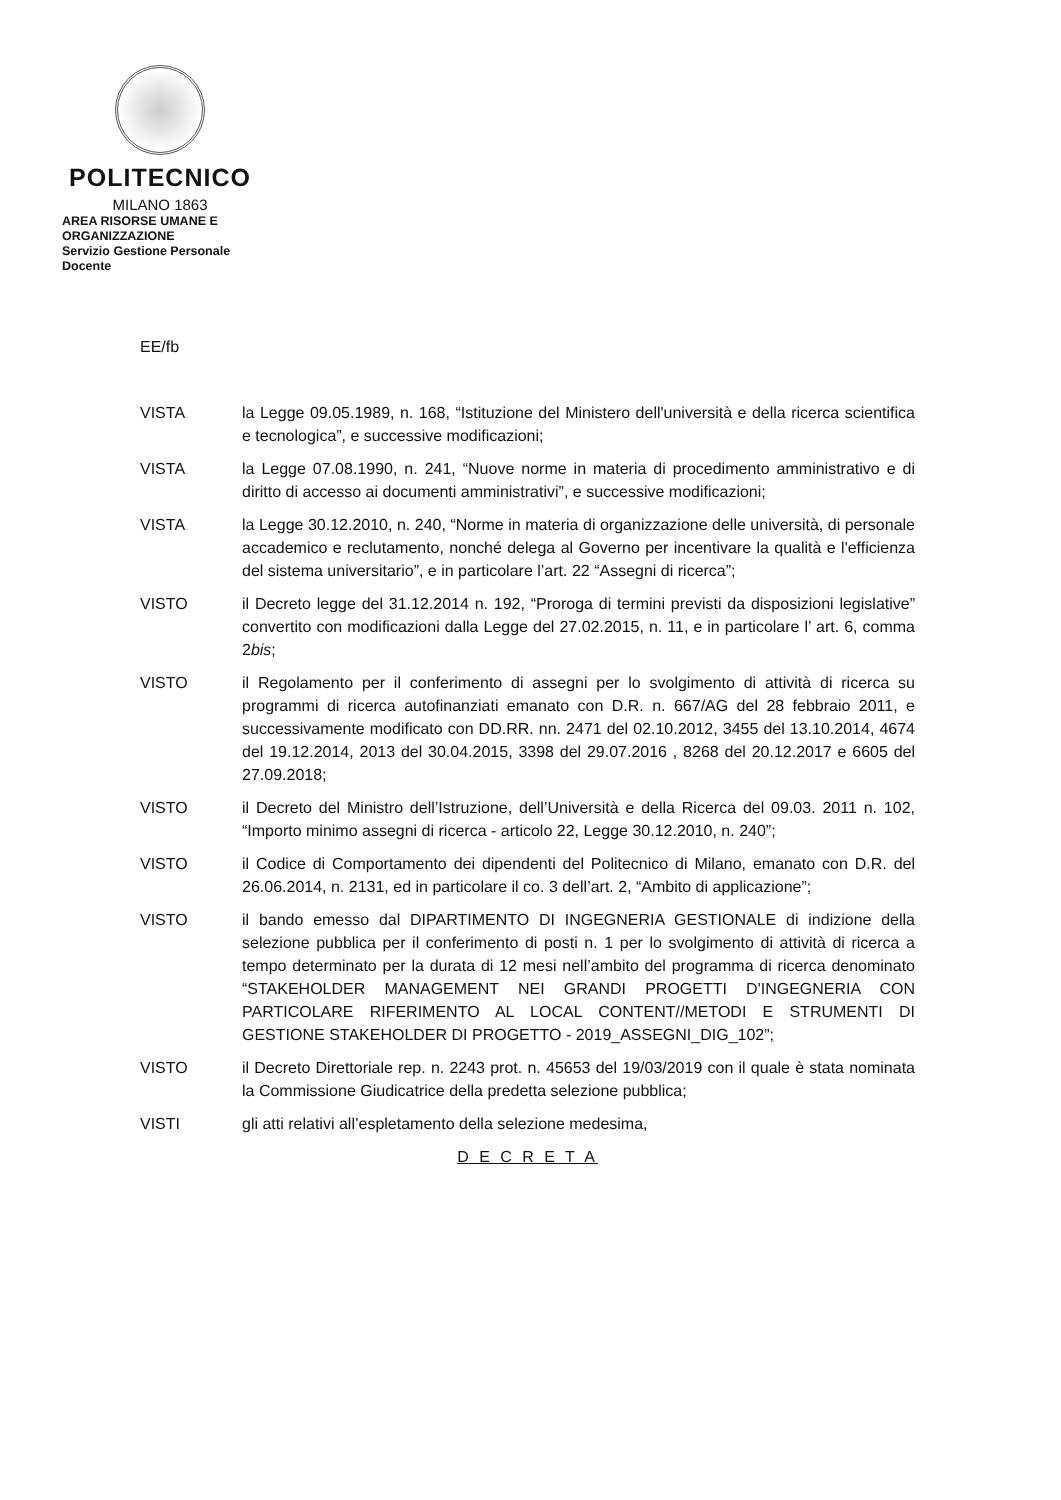POLITECNICO
MILANO 1863
AREA RISORSE UMANE E ORGANIZZAZIONE
Servizio Gestione Personale Docente
EE/fb
VISTA la Legge 09.05.1989, n. 168, “Istituzione del Ministero dell'università e della ricerca scientifica e tecnologica”, e successive modificazioni;
VISTA la Legge 07.08.1990, n. 241, “Nuove norme in materia di procedimento amministrativo e di diritto di accesso ai documenti amministrativi”, e successive modificazioni;
VISTA la Legge 30.12.2010, n. 240, “Norme in materia di organizzazione delle università, di personale accademico e reclutamento, nonché delega al Governo per incentivare la qualità e l'efficienza del sistema universitario”, e in particolare l’art. 22 “Assegni di ricerca”;
VISTO il Decreto legge del 31.12.2014 n. 192, “Proroga di termini previsti da disposizioni legislative” convertito con modificazioni dalla Legge del 27.02.2015, n. 11, e in particolare l’ art. 6, comma 2bis;
VISTO il Regolamento per il conferimento di assegni per lo svolgimento di attività di ricerca su programmi di ricerca autofinanziati emanato con D.R. n. 667/AG del 28 febbraio 2011, e successivamente modificato con DD.RR. nn. 2471 del 02.10.2012, 3455 del 13.10.2014, 4674 del 19.12.2014, 2013 del 30.04.2015, 3398 del 29.07.2016 , 8268 del 20.12.2017 e 6605 del 27.09.2018;
VISTO il Decreto del Ministro dell’Istruzione, dell’Università e della Ricerca del 09.03. 2011 n. 102, “Importo minimo assegni di ricerca - articolo 22, Legge 30.12.2010, n. 240”;
VISTO il Codice di Comportamento dei dipendenti del Politecnico di Milano, emanato con D.R. del 26.06.2014, n. 2131, ed in particolare il co. 3 dell’art. 2, “Ambito di applicazione”;
VISTO il bando emesso dal DIPARTIMENTO DI INGEGNERIA GESTIONALE di indizione della selezione pubblica per il conferimento di posti n. 1 per lo svolgimento di attività di ricerca a tempo determinato per la durata di 12 mesi nell’ambito del programma di ricerca denominato “STAKEHOLDER MANAGEMENT NEI GRANDI PROGETTI D'INGEGNERIA CON PARTICOLARE RIFERIMENTO AL LOCAL CONTENT//METODI E STRUMENTI DI GESTIONE STAKEHOLDER DI PROGETTO - 2019_ASSEGNI_DIG_102”;
VISTO il Decreto Direttoriale rep. n. 2243 prot. n. 45653 del 19/03/2019 con il quale è stata nominata la Commissione Giudicatrice della predetta selezione pubblica;
VISTI gli atti relativi all’espletamento della selezione medesima,
D E C R E T A